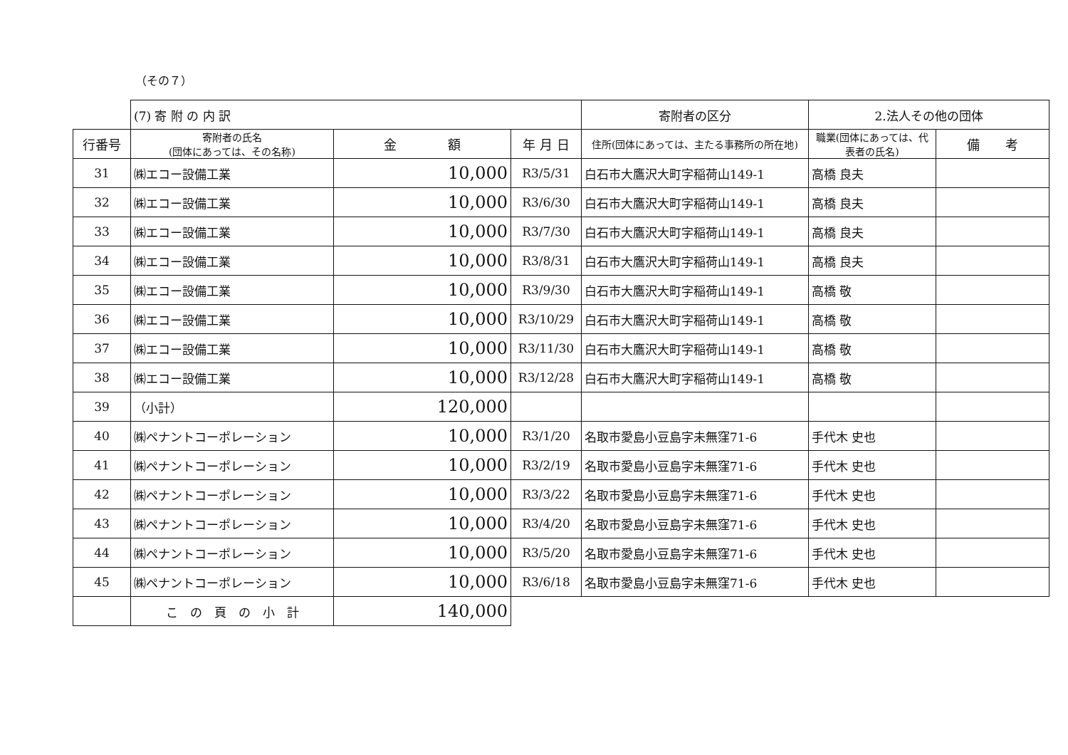（その７）
| | (7) 寄 附 の 内 訳 | | | 寄附者の区分 | 2.法人その他の団体 | |
| 行番号 | 寄附者の氏名 (団体にあっては、その名称) | 金 額 | 年 月 日 | 住所(団体にあっては、主たる事務所の所在地) | 職業(団体にあっては、代表者の氏名) | 備 考 |
| 31 | ㈱エコー設備工業 | 10,000 | R3/5/31 | 白石市大鷹沢大町字稲荷山149-1 | 高橋 良夫 | |
| 32 | ㈱エコー設備工業 | 10,000 | R3/6/30 | 白石市大鷹沢大町字稲荷山149-1 | 高橋 良夫 | |
| 33 | ㈱エコー設備工業 | 10,000 | R3/7/30 | 白石市大鷹沢大町字稲荷山149-1 | 高橋 良夫 | |
| 34 | ㈱エコー設備工業 | 10,000 | R3/8/31 | 白石市大鷹沢大町字稲荷山149-1 | 高橋 良夫 | |
| 35 | ㈱エコー設備工業 | 10,000 | R3/9/30 | 白石市大鷹沢大町字稲荷山149-1 | 高橋 敬 | |
| 36 | ㈱エコー設備工業 | 10,000 | R3/10/29 | 白石市大鷹沢大町字稲荷山149-1 | 高橋 敬 | |
| 37 | ㈱エコー設備工業 | 10,000 | R3/11/30 | 白石市大鷹沢大町字稲荷山149-1 | 高橋 敬 | |
| 38 | ㈱エコー設備工業 | 10,000 | R3/12/28 | 白石市大鷹沢大町字稲荷山149-1 | 高橋 敬 | |
| 39 | （小計） | 120,000 | | | | |
| 40 | ㈱ペナントコーポレーション | 10,000 | R3/1/20 | 名取市愛島小豆島字未無窪71-6 | 手代木 史也 | |
| 41 | ㈱ペナントコーポレーション | 10,000 | R3/2/19 | 名取市愛島小豆島字未無窪71-6 | 手代木 史也 | |
| 42 | ㈱ペナントコーポレーション | 10,000 | R3/3/22 | 名取市愛島小豆島字未無窪71-6 | 手代木 史也 | |
| 43 | ㈱ペナントコーポレーション | 10,000 | R3/4/20 | 名取市愛島小豆島字未無窪71-6 | 手代木 史也 | |
| 44 | ㈱ペナントコーポレーション | 10,000 | R3/5/20 | 名取市愛島小豆島字未無窪71-6 | 手代木 史也 | |
| 45 | ㈱ペナントコーポレーション | 10,000 | R3/6/18 | 名取市愛島小豆島字未無窪71-6 | 手代木 史也 | |
| | こ の 頁 の 小 計 | 140,000 | | | | |